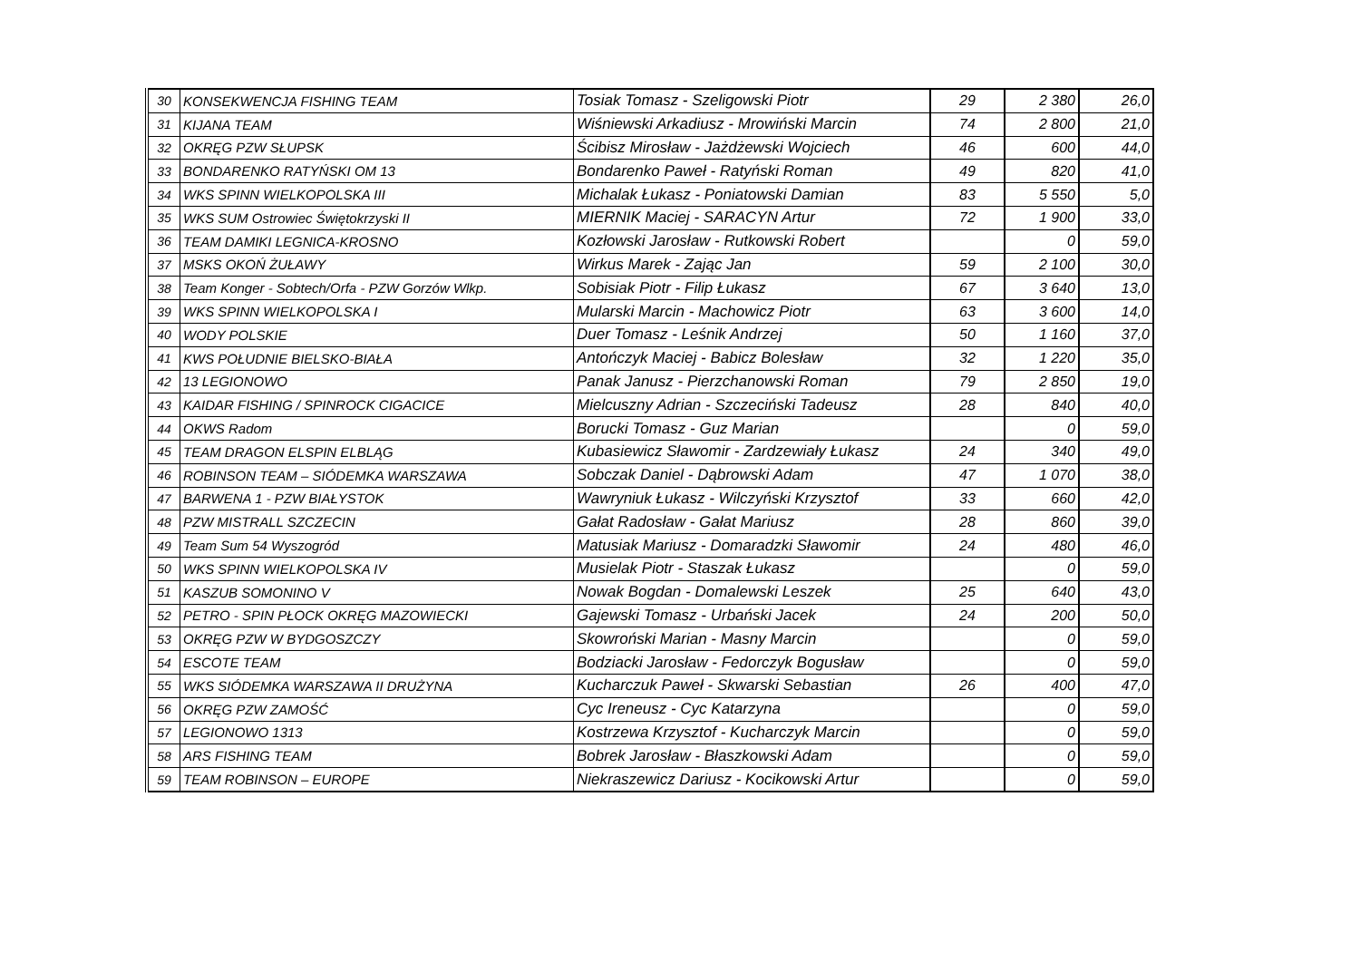| 30 | KONSEKWENCJA FISHING TEAM | Tosiak Tomasz - Szeligowski Piotr | 29 | 2 380 | 26,0 |
| 31 | KIJANA TEAM | Wiśniewski Arkadiusz - Mrowiński Marcin | 74 | 2 800 | 21,0 |
| 32 | OKRĘG PZW SŁUPSK | Ścibisz Mirosław - Jażdżewski Wojciech | 46 | 600 | 44,0 |
| 33 | BONDARENKO RATYŃSKI OM 13 | Bondarenko Paweł - Ratyński Roman | 49 | 820 | 41,0 |
| 34 | WKS SPINN WIELKOPOLSKA III | Michalak Łukasz - Poniatowski Damian | 83 | 5 550 | 5,0 |
| 35 | WKS SUM Ostrowiec Świętokrzyski II | MIERNIK Maciej - SARACYN Artur | 72 | 1 900 | 33,0 |
| 36 | TEAM DAMIKI LEGNICA-KROSNO | Kozłowski Jarosław - Rutkowski Robert | | 0 | 59,0 |
| 37 | MSKS OKOŃ ŻUŁAWY | Wirkus Marek - Zając Jan | 59 | 2 100 | 30,0 |
| 38 | Team Konger - Sobtech/Orfa - PZW Gorzów Wlkp. | Sobisiak Piotr - Filip Łukasz | 67 | 3 640 | 13,0 |
| 39 | WKS SPINN WIELKOPOLSKA I | Mularski Marcin - Machowicz Piotr | 63 | 3 600 | 14,0 |
| 40 | WODY POLSKIE | Duer Tomasz - Leśnik Andrzej | 50 | 1 160 | 37,0 |
| 41 | KWS POŁUDNIE BIELSKO-BIAŁA | Antończyk Maciej - Babicz Bolesław | 32 | 1 220 | 35,0 |
| 42 | 13 LEGIONOWO | Panak Janusz - Pierzchanowski Roman | 79 | 2 850 | 19,0 |
| 43 | KAIDAR FISHING / SPINROCK CIGACICE | Mielcuszny Adrian - Szczeciński Tadeusz | 28 | 840 | 40,0 |
| 44 | OKWS Radom | Borucki Tomasz - Guz Marian | | 0 | 59,0 |
| 45 | TEAM DRAGON ELSPIN ELBLĄG | Kubasiewicz Sławomir - Zardzewiały Łukasz | 24 | 340 | 49,0 |
| 46 | ROBINSON TEAM – SIÓDEMKA WARSZAWA | Sobczak Daniel - Dąbrowski Adam | 47 | 1 070 | 38,0 |
| 47 | BARWENA 1 - PZW BIAŁYSTOK | Wawryniuk Łukasz - Wilczyński Krzysztof | 33 | 660 | 42,0 |
| 48 | PZW MISTRALL SZCZECIN | Gałat Radosław - Gałat Mariusz | 28 | 860 | 39,0 |
| 49 | Team Sum 54 Wyszogród | Matusiak Mariusz - Domaradzki Sławomir | 24 | 480 | 46,0 |
| 50 | WKS SPINN WIELKOPOLSKA IV | Musielak Piotr - Staszak Łukasz | | 0 | 59,0 |
| 51 | KASZUB SOMONINO V | Nowak Bogdan - Domalewski Leszek | 25 | 640 | 43,0 |
| 52 | PETRO - SPIN PŁOCK OKRĘG MAZOWIECKI | Gajewski Tomasz - Urbański Jacek | 24 | 200 | 50,0 |
| 53 | OKRĘG PZW W BYDGOSZCZY | Skowroński Marian - Masny Marcin | | 0 | 59,0 |
| 54 | ESCOTE TEAM | Bodziacki Jarosław - Fedorczyk Bogusław | | 0 | 59,0 |
| 55 | WKS SIÓDEMKA WARSZAWA II DRUŻYNA | Kucharczuk Paweł - Skwarski Sebastian | 26 | 400 | 47,0 |
| 56 | OKRĘG PZW ZAMOŚĆ | Cyc Ireneusz - Cyc Katarzyna | | 0 | 59,0 |
| 57 | LEGIONOWO 1313 | Kostrzewa Krzysztof - Kucharczyk Marcin | | 0 | 59,0 |
| 58 | ARS FISHING TEAM | Bobrek Jarosław - Błaszkowski Adam | | 0 | 59,0 |
| 59 | TEAM ROBINSON – EUROPE | Niekraszewicz Dariusz - Kocikowski Artur | | 0 | 59,0 |